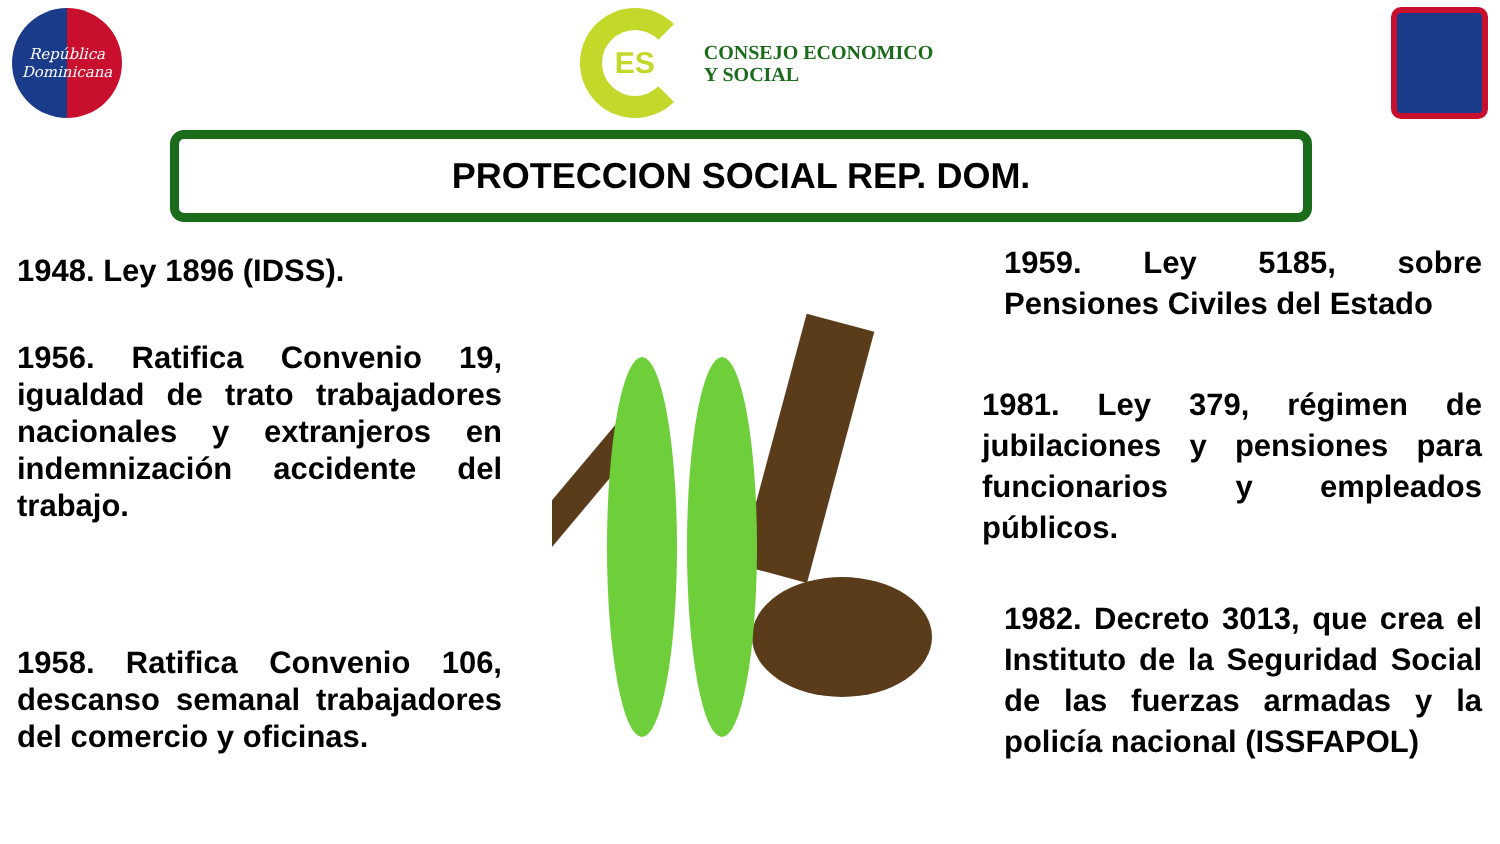República Dominicana
ES
CONSEJO ECONOMICO
Y SOCIAL
PROTECCION SOCIAL REP. DOM.
1948. Ley 1896 (IDSS).
1956. Ratifica Convenio 19, igualdad de trato trabajadores nacionales y extranjeros en indemnización accidente del trabajo.
1958. Ratifica Convenio 106, descanso semanal trabajadores del comercio y oficinas.
1959. Ley 5185, sobre Pensiones Civiles del Estado
1981. Ley 379, régimen de jubilaciones y pensiones para funcionarios y empleados públicos.
1982. Decreto 3013, que crea el Instituto de la Seguridad Social de las fuerzas armadas y la policía nacional (ISSFAPOL)